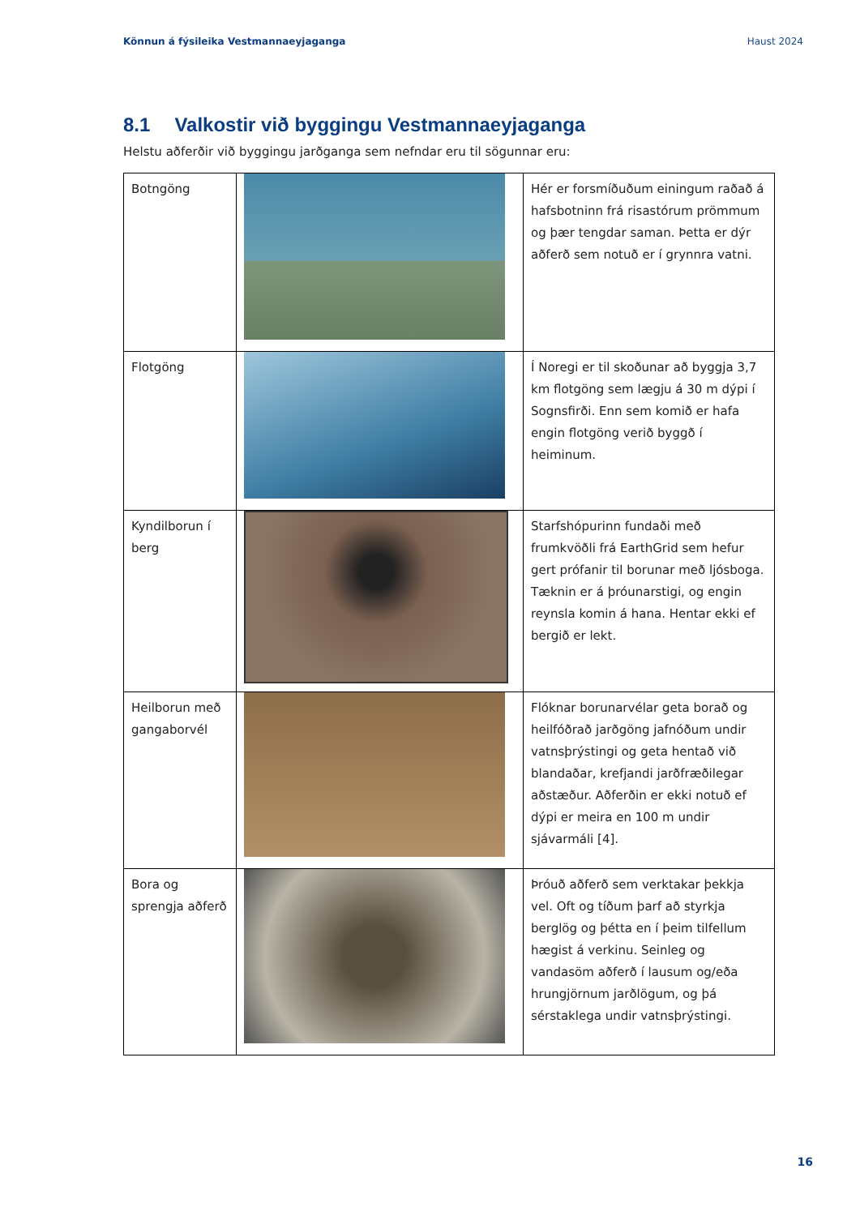Könnun á fýsileika Vestmannaeyjaganga Haust 2024
8.1 Valkostir við byggingu Vestmannaeyjaganga
Helstu aðferðir við byggingu jarðganga sem nefndar eru til sögunnar eru:
| Botngöng | | Hér er forsmíðuðum einingum raðað á hafsbotninn frá risastórum prömmum og þær tengdar saman. Þetta er dýr aðferð sem notuð er í grynnra vatni. |
| Flotgöng | | Í Noregi er til skoðunar að byggja 3,7 km flotgöng sem lægju á 30 m dýpi í Sognsfirði. Enn sem komið er hafa engin flotgöng verið byggð í heiminum. |
| Kyndilborun í berg | | Starfshópurinn fundaði með frumkvöðli frá EarthGrid sem hefur gert prófanir til borunar með ljósboga. Tæknin er á þróunarstigi, og engin reynsla komin á hana. Hentar ekki ef bergið er lekt. |
| Heilborun með gangaborvél | | Flóknar borunarvélar geta borað og heilfóðrað jarðgöng jafnóðum undir vatnsþrýstingi og geta hentað við blandaðar, krefjandi jarðfræðilegar aðstæður. Aðferðin er ekki notuð ef dýpi er meira en 100 m undir sjávarmáli [4]. |
| Bora og sprengja aðferð | | Þróuð aðferð sem verktakar þekkja vel. Oft og tíðum þarf að styrkja berglög og þétta en í þeim tilfellum hægist á verkinu. Seinleg og vandasöm aðferð í lausum og/eða hrungjörnum jarðlögum, og þá sérstaklega undir vatnsþrýstingi. |
16